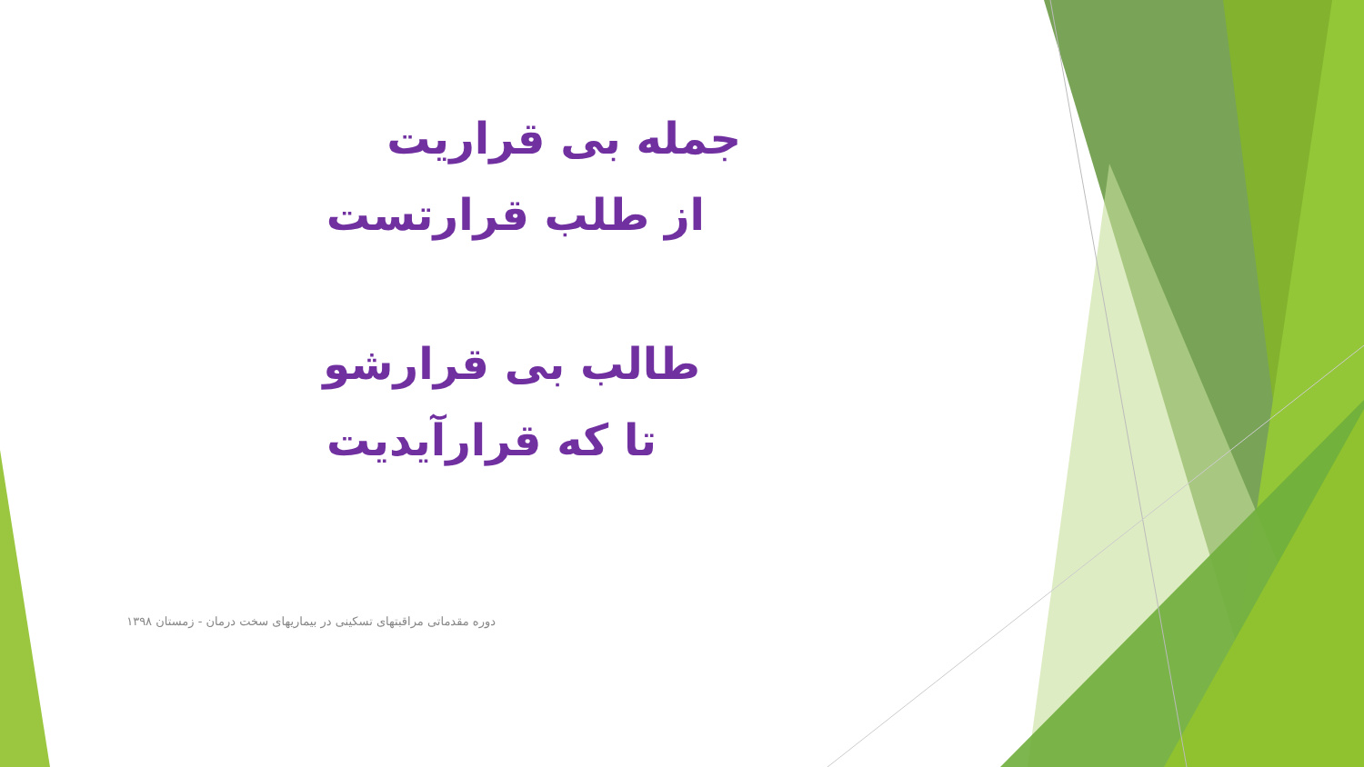جمله بی قراریت
از طلب قرارتست
طالب بی قرارشو
تا که قرارآیدیت
دوره مقدماتی مراقبتهای تسکینی در بیماریهای سخت درمان - زمستان ۱۳۹۸